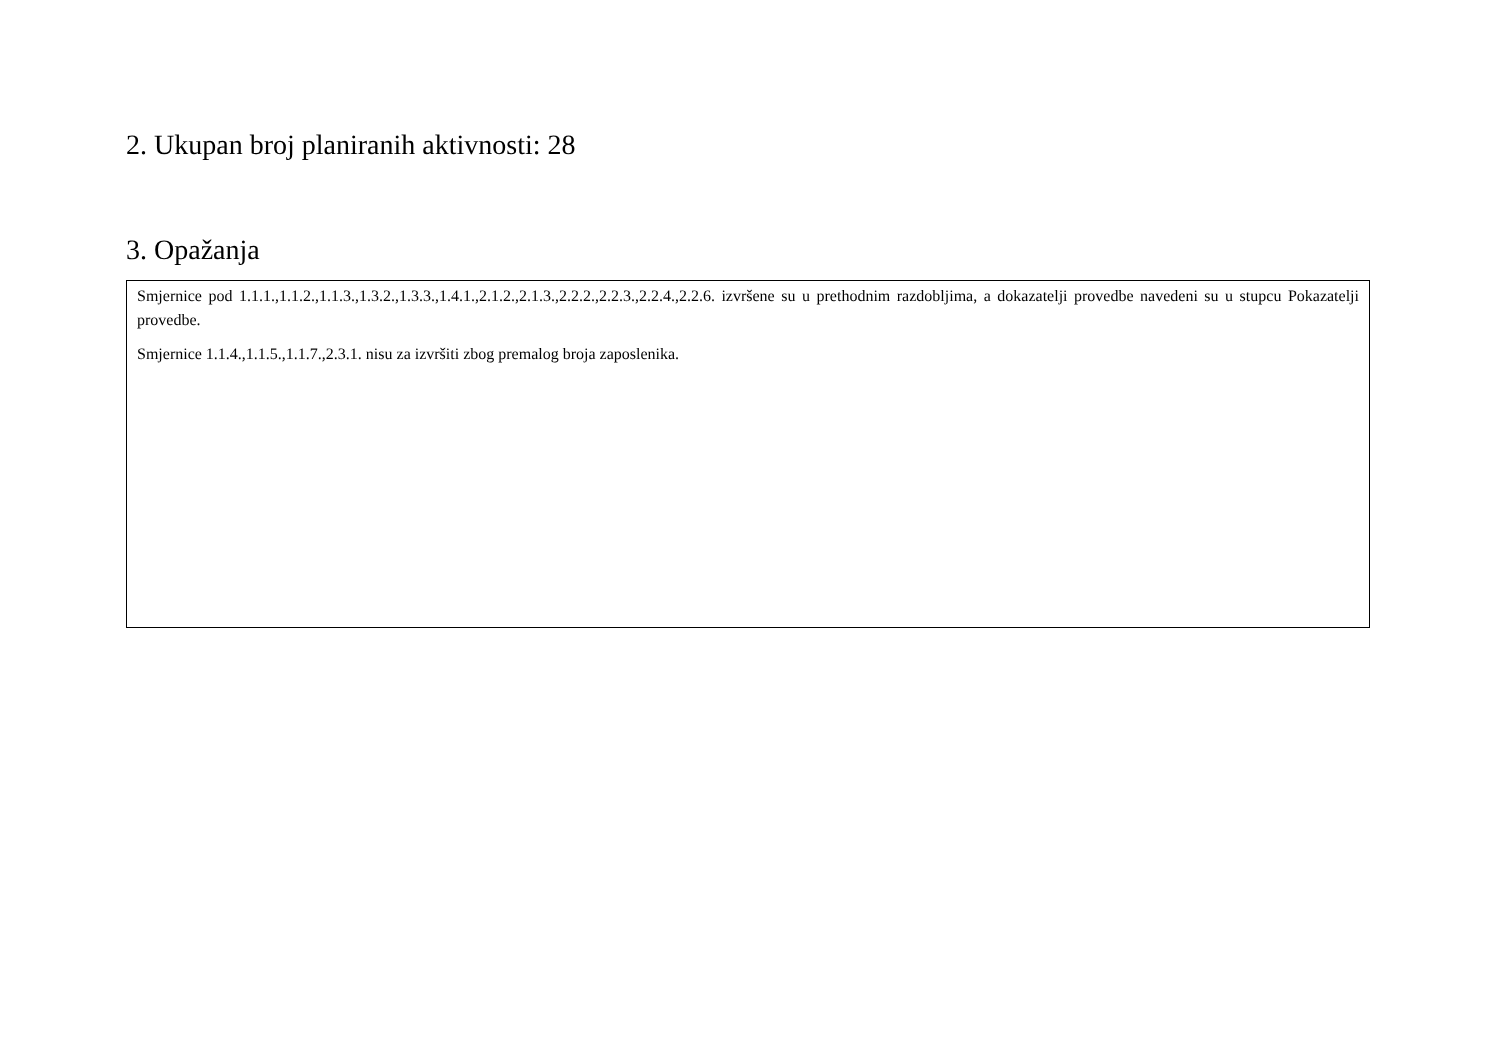2. Ukupan broj planiranih aktivnosti: 28
3. Opažanja
Smjernice pod 1.1.1.,1.1.2.,1.1.3.,1.3.2.,1.3.3.,1.4.1.,2.1.2.,2.1.3.,2.2.2.,2.2.3.,2.2.4.,2.2.6. izvršene su u prethodnim razdobljima, a dokazatelji provedbe navedeni su u stupcu Pokazatelji provedbe.
Smjernice 1.1.4.,1.1.5.,1.1.7.,2.3.1. nisu za izvršiti zbog premalog broja zaposlenika.